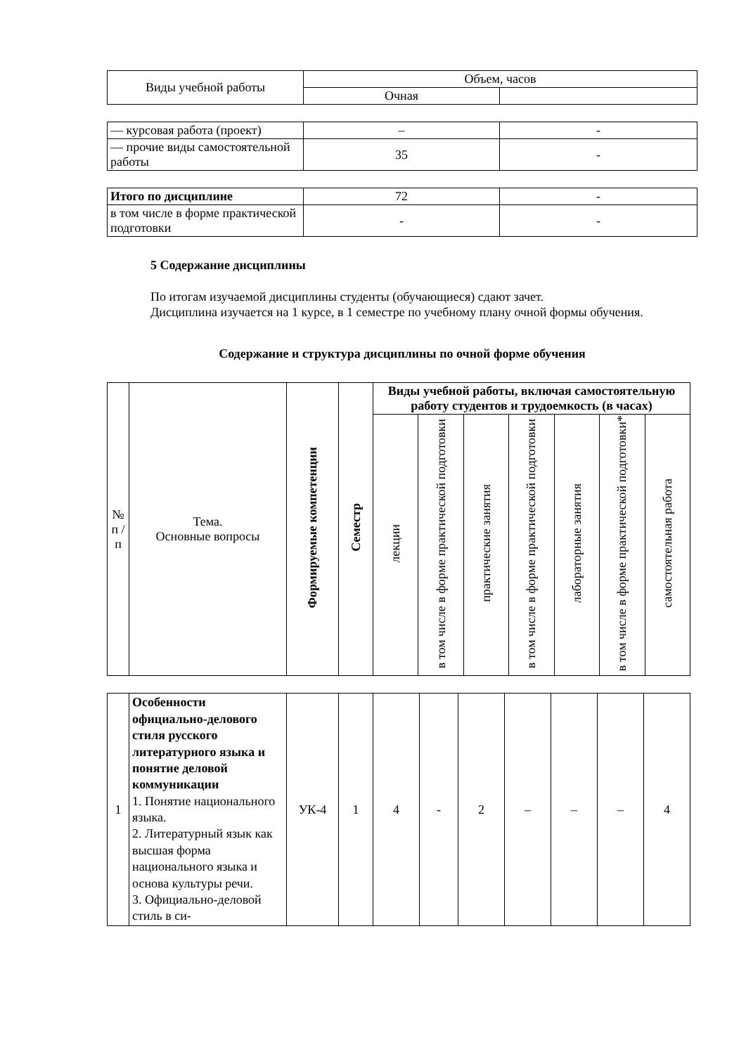| Виды учебной работы | Объем, часов | |
| | Очная | |
| — курсовая работа (проект) | – | - |
| — прочие виды самостоятельной работы | 35 | - |
| Итого по дисциплине | 72 | - |
| в том числе в форме практической подготовки | - | - |
5 Содержание дисциплины
По итогам изучаемой дисциплины студенты (обучающиеся) сдают зачет.
Дисциплина изучается на 1 курсе, в 1 семестре по учебному плану очной формы обучения.
Содержание и структура дисциплины по очной форме обучения
| № п / п | Тема. Основные вопросы | Формируемые компетенции | Семестр | Виды учебной работы, включая самостоятельную работу студентов и трудоемкость (в часах) | | | | | | |
| | | | | лекции | в том числе в форме практической подготовки | практические занятия | в том числе в форме практической подготовки | лабораторные занятия | в том числе в форме практической подготовки* | самостоятельная работа |
| 1 | Особенности официально-делового стиля русского литературного языка и понятие деловой коммуникации 1. Понятие национального языка. 2. Литературный язык как высшая форма национального языка и основа культуры речи. 3. Официально-деловой стиль в си- | УК-4 | 1 | 4 | - | 2 | – | – | – | 4 |